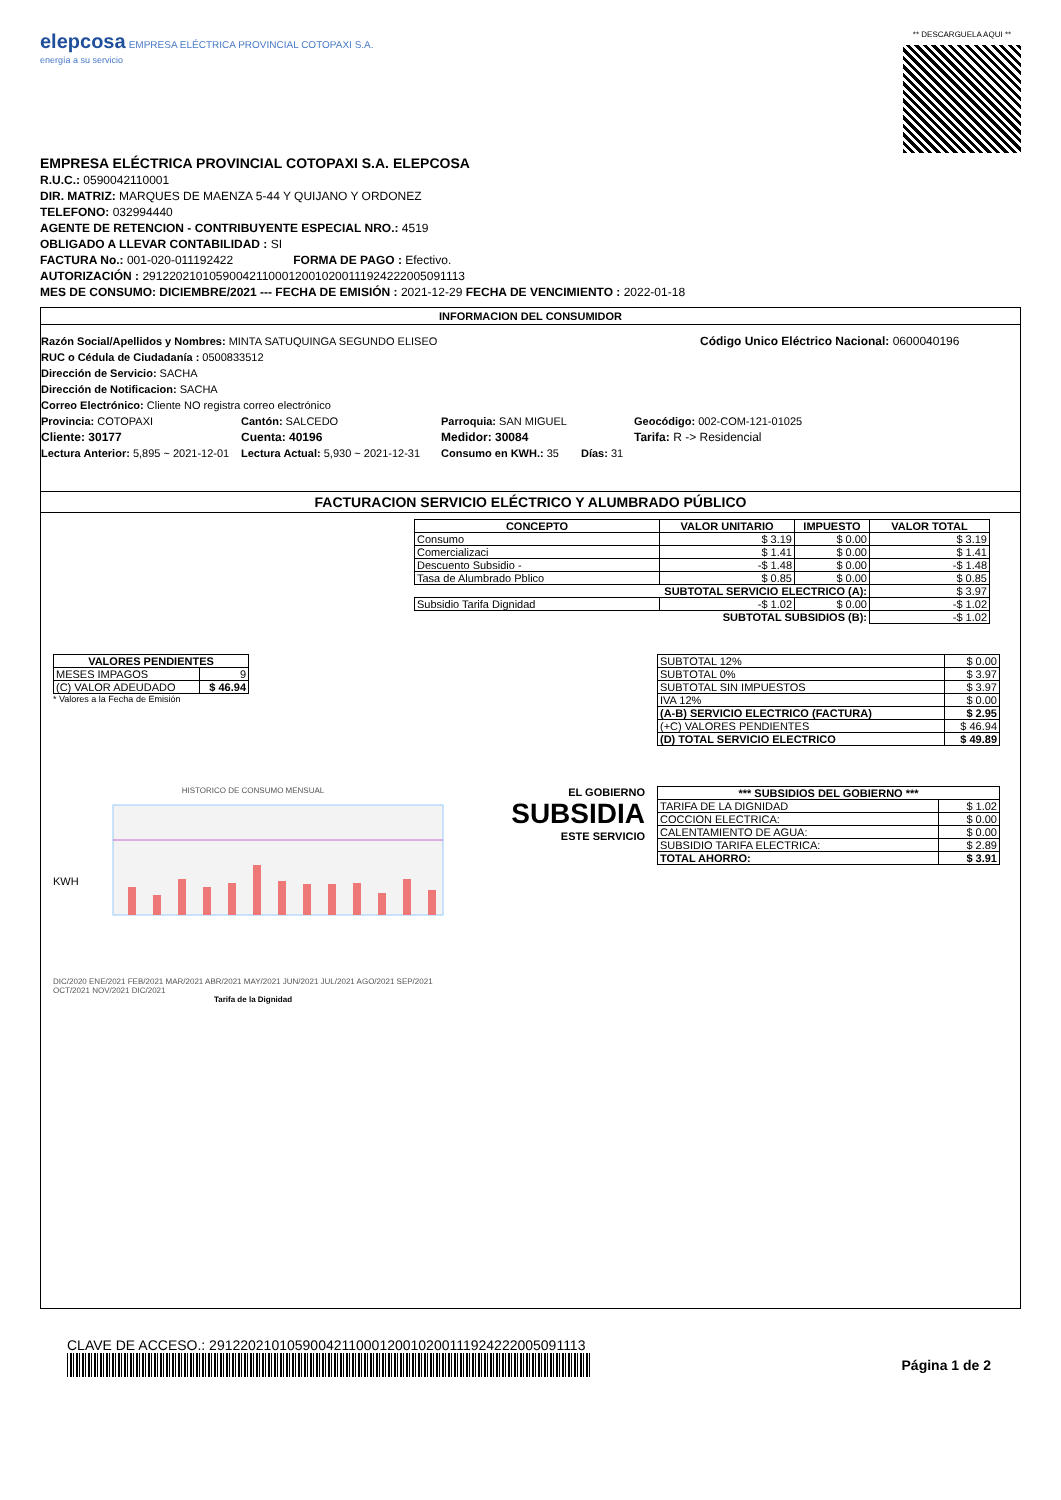elepcosa EMPRESA ELÉCTRICA PROVINCIAL COTOPAXI S.A.
energía a su servicio
** DESCARGUELA AQUI **
EMPRESA ELÉCTRICA PROVINCIAL COTOPAXI S.A. ELEPCOSA
R.U.C.: 0590042110001
DIR. MATRIZ: MARQUES DE MAENZA 5-44 Y QUIJANO Y ORDONEZ
TELEFONO: 032994440
AGENTE DE RETENCION - CONTRIBUYENTE ESPECIAL NRO.: 4519
OBLIGADO A LLEVAR CONTABILIDAD : SI
FACTURA No.: 001-020-011192422 FORMA DE PAGO : Efectivo.
AUTORIZACIÓN : 2912202101059004211000120010200111924222005091113
MES DE CONSUMO: DICIEMBRE/2021 --- FECHA DE EMISIÓN : 2021-12-29 FECHA DE VENCIMIENTO : 2022-01-18
INFORMACION DEL CONSUMIDOR
Razón Social/Apellidos y Nombres: MINTA SATUQUINGA SEGUNDO ELISEO
Código Unico Eléctrico Nacional: 0600040196
RUC o Cédula de Ciudadanía : 0500833512
Dirección de Servicio: SACHA
Dirección de Notificacion: SACHA
Correo Electrónico: Cliente NO registra correo electrónico
Provincia: COTOPAXI Cantón: SALCEDO Parroquia: SAN MIGUEL Geocódigo: 002-COM-121-01025
Cliente: 30177 Cuenta: 40196 Medidor: 30084 Tarifa: R -> Residencial
Lectura Anterior: 5,895 ~ 2021-12-01
Lectura Actual: 5,930 ~ 2021-12-31
Consumo en KWH.: 35 Días: 31
FACTURACION SERVICIO ELÉCTRICO Y ALUMBRADO PÚBLICO
| CONCEPTO | VALOR UNITARIO | IMPUESTO | VALOR TOTAL |
| --- | --- | --- | --- |
| Consumo | $ 3.19 | $ 0.00 | $ 3.19 |
| Comercializaci | $ 1.41 | $ 0.00 | $ 1.41 |
| Descuento Subsidio - | -$ 1.48 | $ 0.00 | -$ 1.48 |
| Tasa de Alumbrado Pblico | $ 0.85 | $ 0.00 | $ 0.85 |
| SUBTOTAL SERVICIO ELECTRICO (A): | | | $ 3.97 |
| Subsidio Tarifa Dignidad | -$ 1.02 | $ 0.00 | -$ 1.02 |
| SUBTOTAL SUBSIDIOS (B): | | | -$ 1.02 |
| VALORES PENDIENTES | |
| --- | --- |
| MESES IMPAGOS | 9 |
| (C) VALOR ADEUDADO | $ 46.94 |
* Valores a la Fecha de Emisión
| SUBTOTAL 12% | $ 0.00 |
| SUBTOTAL 0% | $ 3.97 |
| SUBTOTAL SIN IMPUESTOS | $ 3.97 |
| IVA 12% | $ 0.00 |
| (A-B) SERVICIO ELECTRICO (FACTURA) | $ 2.95 |
| (+C) VALORES PENDIENTES | $ 46.94 |
| (D) TOTAL SERVICIO ELECTRICO | $ 49.89 |
HISTORICO DE CONSUMO MENSUAL
KWH
DIC/2020 ENE/2021 FEB/2021 MAR/2021 ABR/2021 MAY/2021 JUN/2021 JUL/2021 AGO/2021 SEP/2021 OCT/2021 NOV/2021 DIC/2021
Tarifa de la Dignidad
EL GOBIERNO
SUBSIDIA
ESTE SERVICIO
| *** SUBSIDIOS DEL GOBIERNO *** | |
| --- | --- |
| TARIFA DE LA DIGNIDAD | $ 1.02 |
| COCCION ELECTRICA: | $ 0.00 |
| CALENTAMIENTO DE AGUA: | $ 0.00 |
| SUBSIDIO TARIFA ELECTRICA: | $ 2.89 |
| TOTAL AHORRO: | $ 3.91 |
CLAVE DE ACCESO.: 2912202101059004211000120010200111924222005091113
Página 1 de 2